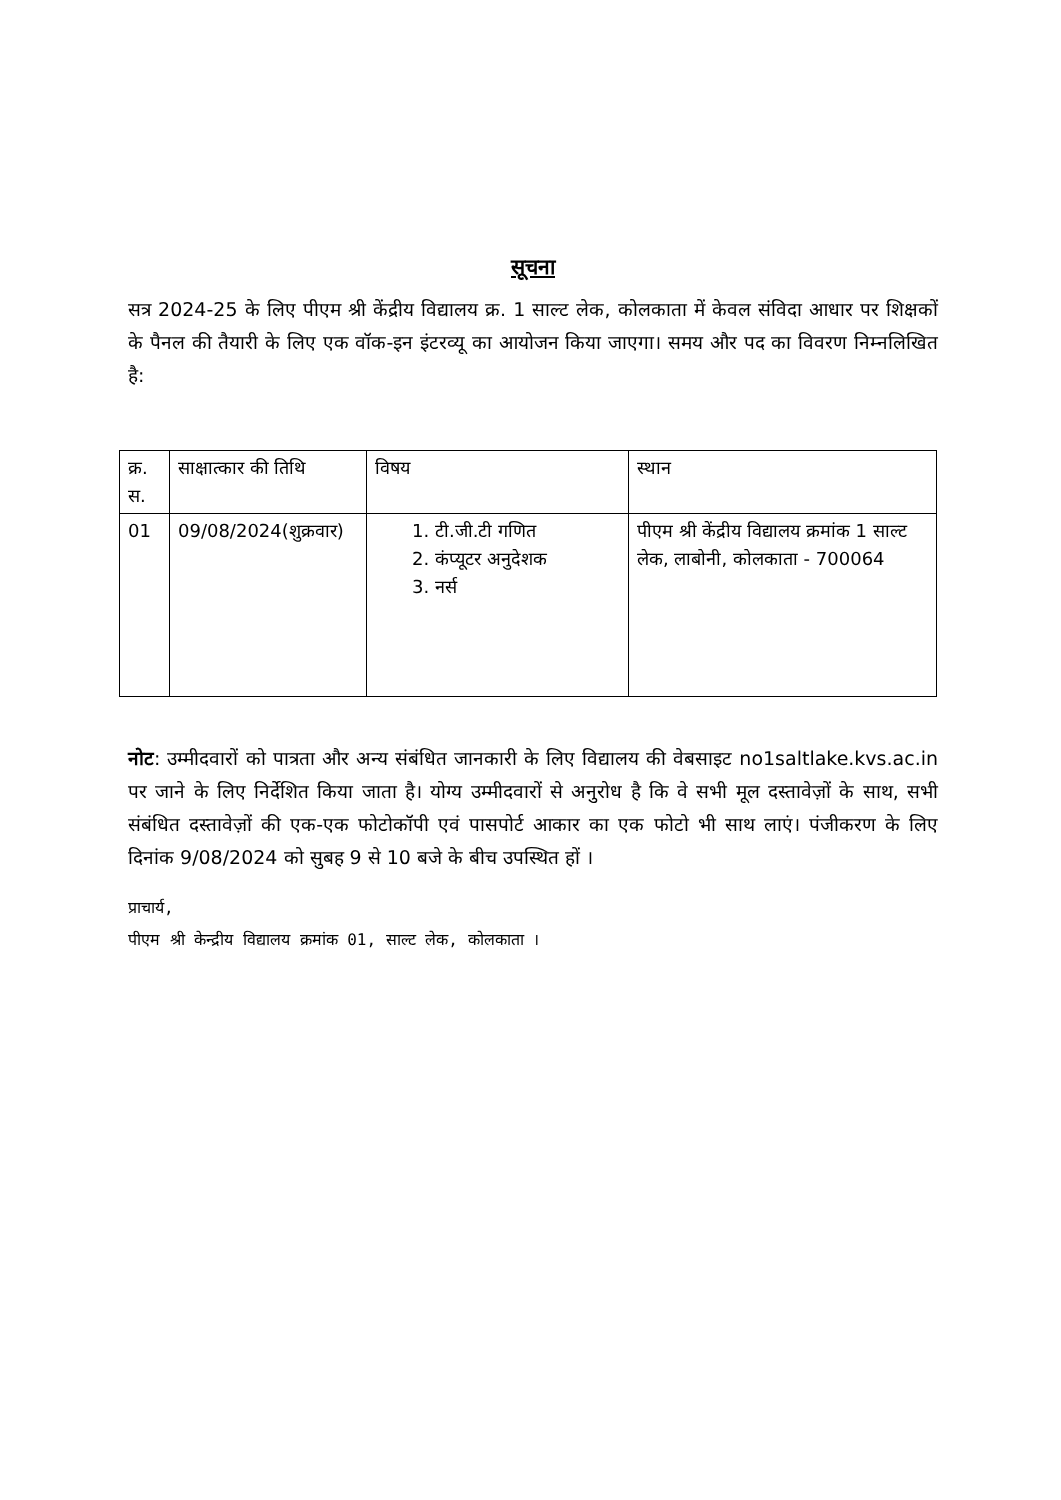सूचना
सत्र 2024-25 के लिए पीएम श्री केंद्रीय विद्यालय क्र. 1 साल्ट लेक, कोलकाता में केवल संविदा आधार पर शिक्षकों के पैनल की तैयारी के लिए एक वॉक-इन इंटरव्यू का आयोजन किया जाएगा। समय और पद का विवरण निम्नलिखित है:
| क्र. स. | साक्षात्कार की तिथि | विषय | स्थान |
| 01 | 09/08/2024(शुक्रवार) | 1. टी.जी.टी गणित 2. कंप्यूटर अनुदेशक 3. नर्स | पीएम श्री केंद्रीय विद्यालय क्रमांक 1 साल्ट लेक, लाबोनी, कोलकाता - 700064 |
नोट: उम्मीदवारों को पात्रता और अन्य संबंधित जानकारी के लिए विद्यालय की वेबसाइट no1saltlake.kvs.ac.in पर जाने के लिए निर्देशित किया जाता है। योग्य उम्मीदवारों से अनुरोध है कि वे सभी मूल दस्तावेज़ों के साथ, सभी संबंधित दस्तावेज़ों की एक-एक फोटोकॉपी एवं पासपोर्ट आकार का एक फोटो भी साथ लाएं। पंजीकरण के लिए दिनांक 9/08/2024 को सुबह 9 से 10 बजे के बीच उपस्थित हों ।
प्राचार्य,
पीएम श्री केन्द्रीय विद्यालय क्रमांक 01, साल्ट लेक, कोलकाता ।